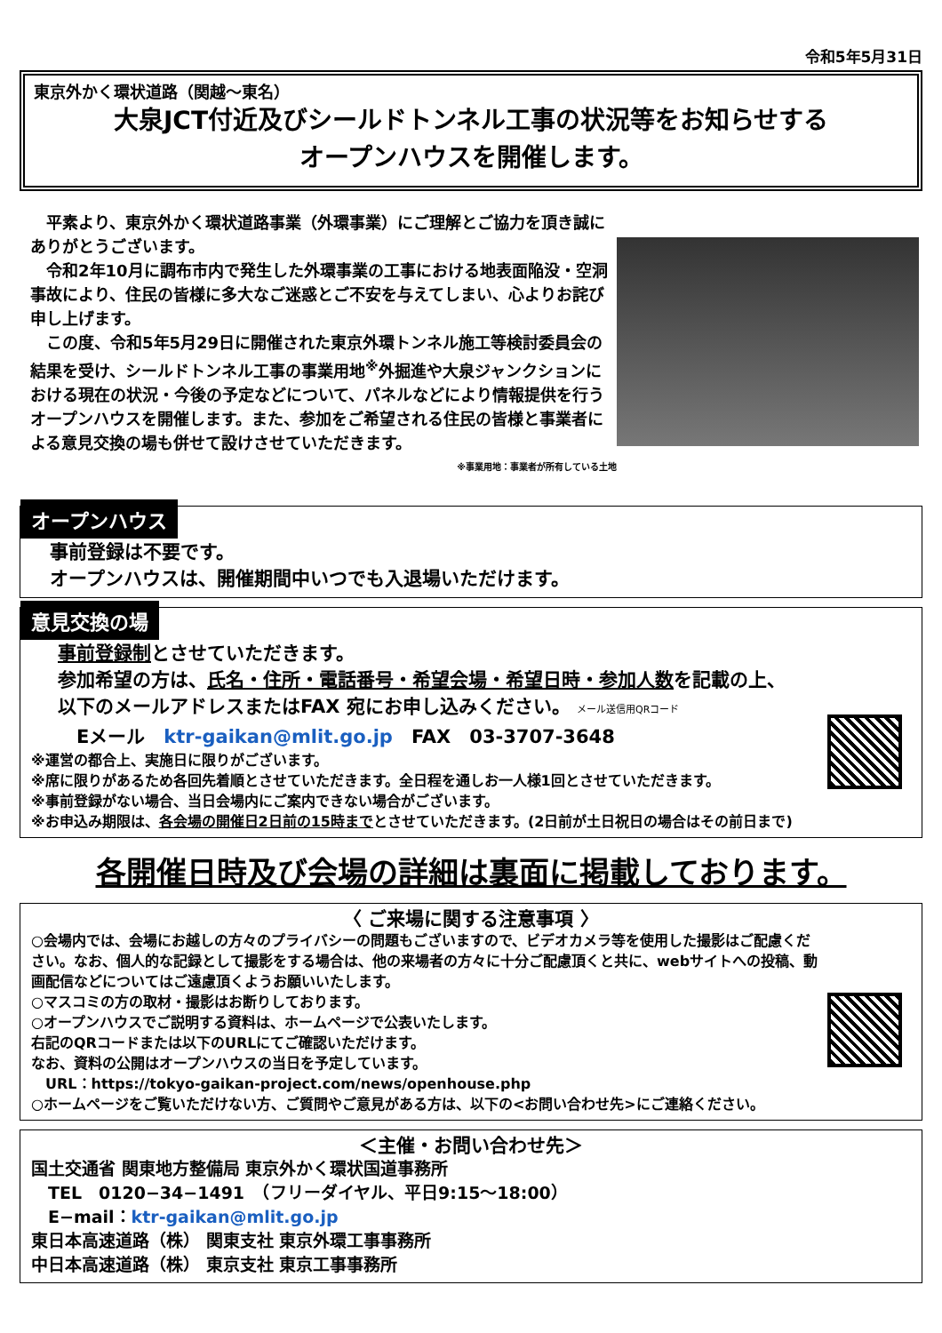令和5年5月31日
東京外かく環状道路（関越～東名）
大泉JCT付近及びシールドトンネル工事の状況等をお知らせする
オープンハウスを開催します。
　平素より、東京外かく環状道路事業（外環事業）にご理解とご協力を頂き誠にありがとうございます。
　令和2年10月に調布市内で発生した外環事業の工事における地表面陥没・空洞事故により、住民の皆様に多大なご迷惑とご不安を与えてしまい、心よりお詫び申し上げます。
　この度、令和5年5月29日に開催された東京外環トンネル施工等検討委員会の結果を受け、シールドトンネル工事の事業用地<sup>※</sup>外掘進や大泉ジャンクションにおける現在の状況・今後の予定などについて、パネルなどにより情報提供を行うオープンハウスを開催します。また、参加をご希望される住民の皆様と事業者による意見交換の場も併せて設けさせていただきます。
※事業用地：事業者が所有している土地
オープンハウス
　事前登録は不要です。
　オープンハウスは、開催期間中いつでも入退場いただけます。
意見交換の場
事前登録制とさせていただきます。
参加希望の方は、氏名・住所・電話番号・希望会場・希望日時・参加人数を記載の上、
以下のメールアドレスまたはFAX 宛にお申し込みください。 メール送信用QRコード
　Eメール　ktr-gaikan@mlit.go.jp　FAX　03-3707-3648
※運営の都合上、実施日に限りがございます。
※席に限りがあるため各回先着順とさせていただきます。全日程を通しお一人様1回とさせていただきます。
※事前登録がない場合、当日会場内にご案内できない場合がございます。
※お申込み期限は、各会場の開催日2日前の15時までとさせていただきます。(2日前が土日祝日の場合はその前日まで)
各開催日時及び会場の詳細は裏面に掲載しております。
〈 ご来場に関する注意事項 〉
○会場内では、会場にお越しの方々のプライバシーの問題もございますので、ビデオカメラ等を使用した撮影はご配慮ください。なお、個人的な記録として撮影をする場合は、他の来場者の方々に十分ご配慮頂くと共に、webサイトへの投稿、動画配信などについてはご遠慮頂くようお願いいたします。
○マスコミの方の取材・撮影はお断りしております。
○オープンハウスでご説明する資料は、ホームページで公表いたします。
右記のQRコードまたは以下のURLにてご確認いただけます。
なお、資料の公開はオープンハウスの当日を予定しています。
　URL：https://tokyo-gaikan-project.com/news/openhouse.php
○ホームページをご覧いただけない方、ご質問やご意見がある方は、以下の<お問い合わせ先>にご連絡ください。
＜主催・お問い合わせ先＞
国土交通省 関東地方整備局 東京外かく環状国道事務所
　TEL　0120−34−1491　（フリーダイヤル、平日9:15～18:00）
　E−mail：ktr-gaikan@mlit.go.jp
東日本高速道路（株） 関東支社 東京外環工事事務所
中日本高速道路（株） 東京支社 東京工事事務所